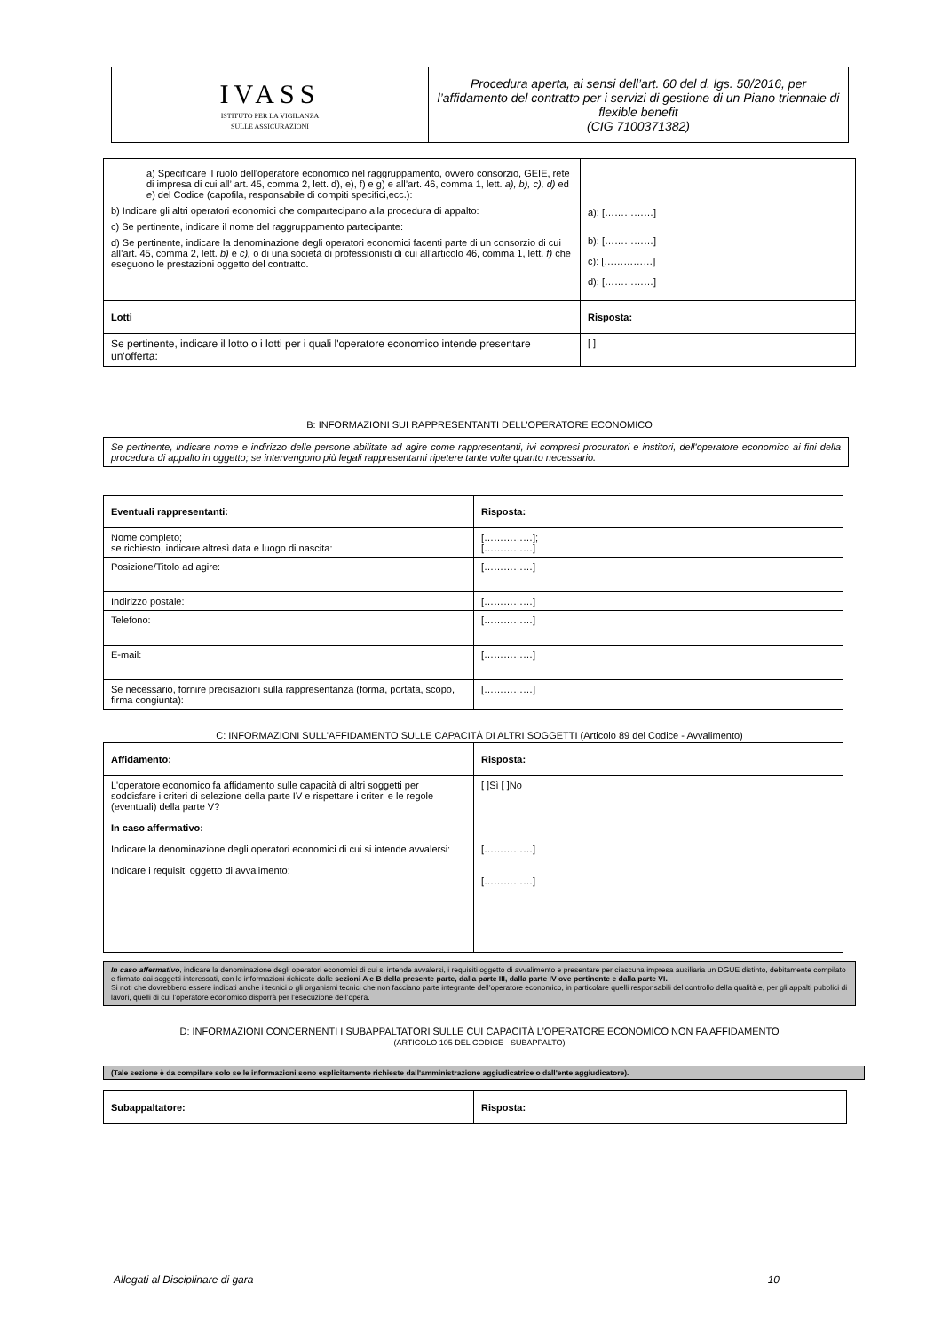| IVASS ISTITUTO PER LA VIGILANZA SULLE ASSICURAZIONI | Procedura aperta, ai sensi dell’art. 60 del d. lgs. 50/2016, per l’affidamento del contratto per i servizi di gestione di un Piano triennale di flexible benefit (CIG 7100371382) |
| a) Specificare il ruolo dell'operatore economico nel raggruppamento, ovvero consorzio, GEIE, rete di impresa di cui all’ art. 45, comma 2, lett. d), e), f) e g) e all’art. 46, comma 1, lett. a), b), c), d) ed e ) del Codice (capofila, responsabile di compiti specifici,ecc.): b) Indicare gli altri operatori economici che compartecipano alla procedura di appalto: c) Se pertinente, indicare il nome del raggruppamento partecipante: d) Se pertinente, indicare la denominazione degli operatori economici facenti parte di un consorzio di cui all’art. 45, comma 2, lett. b) e c), o di una società di professionisti di cui all’articolo 46, comma 1, lett. f) che eseguono le prestazioni oggetto del contratto. | a): [……………] b): [……………] c): [……………] d): [……………] |
| Lotti | Risposta: |
| Se pertinente, indicare il lotto o i lotti per i quali l'operatore economico intende presentare un'offerta: | [ ] |
B: INFORMAZIONI SUI RAPPRESENTANTI DELL'OPERATORE ECONOMICO
| Se pertinente, indicare nome e indirizzo delle persone abilitate ad agire come rappresentanti, ivi compresi procuratori e institori, dell'operatore economico ai fini della procedura di appalto in oggetto; se intervengono più legali rappresentanti ripetere tante volte quanto necessario. |
| Eventuali rappresentanti: | Risposta: |
| --- | --- |
| Nome completo; se richiesto, indicare altresì data e luogo di nascita: | [……………]; [……………] |
| Posizione/Titolo ad agire: | [……………] |
| Indirizzo postale: | [……………] |
| Telefono: | [……………] |
| E-mail: | [……………] |
| Se necessario, fornire precisazioni sulla rappresentanza (forma, portata, scopo, firma congiunta): | [……………] |
C: INFORMAZIONI SULL'AFFIDAMENTO SULLE CAPACITÀ DI ALTRI SOGGETTI (Articolo 89 del Codice - Avvalimento)
| Affidamento: | Risposta: |
| --- | --- |
| L'operatore economico fa affidamento sulle capacità di altri soggetti per soddisfare i criteri di selezione della parte IV e rispettare i criteri e le regole (eventuali) della parte V? In caso affermativo: Indicare la denominazione degli operatori economici di cui si intende avvalersi: Indicare i requisiti oggetto di avvalimento: | [ ]Sì [ ]No [……………] [……………] |
| In caso affermativo , indicare la denominazione degli operatori economici di cui si intende avvalersi, i requisiti oggetto di avvalimento e presentare per ciascuna impresa ausiliaria un DGUE distinto, debitamente compilato e firmato dai soggetti interessati, con le informazioni richieste dalle sezioni A e B della presente parte, dalla parte III, dalla parte IV ove pertinente e dalla parte VI. Si noti che dovrebbero essere indicati anche i tecnici o gli organismi tecnici che non facciano parte integrante dell’operatore economico, in particolare quelli responsabili del controllo della qualità e, per gli appalti pubblici di lavori, quelli di cui l’operatore economico disporrà per l’esecuzione dell’opera. |
D: INFORMAZIONI CONCERNENTI I SUBAPPALTATORI SULLE CUI CAPACITÀ L'OPERATORE ECONOMICO NON FA AFFIDAMENTO
(ARTICOLO 105 DEL CODICE - SUBAPPALTO)
| (Tale sezione è da compilare solo se le informazioni sono esplicitamente richieste dall'amministrazione aggiudicatrice o dall'ente aggiudicatore). |
| Subappaltatore: | Risposta: |
| --- | --- |
Allegati al Disciplinare di gara 10